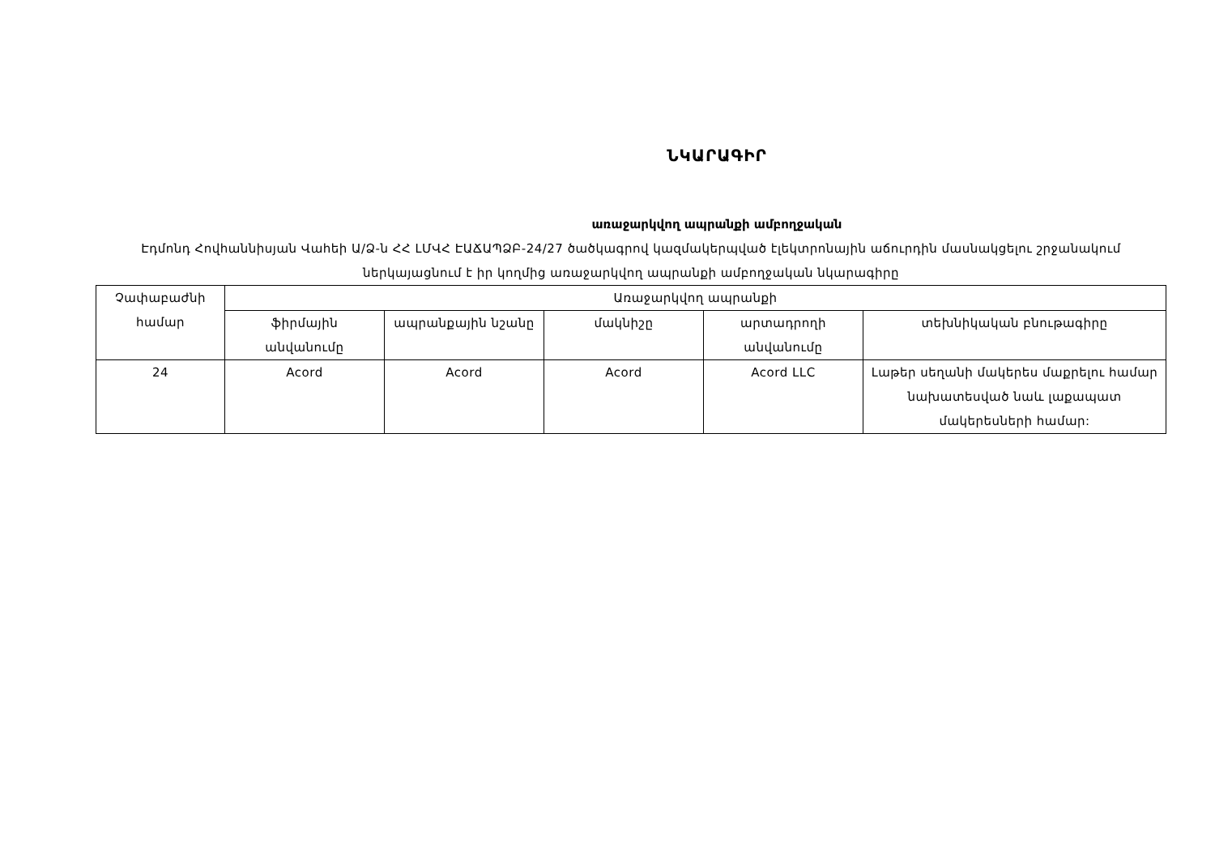ՆԿԱՐԱԳԻՐ
առաջարկվող ապրանքի ամբողջական
Էդմոնդ Հովհաննիսյան Վահեի Ա/Ձ-ն ՀՀ ԼՄՎՀ ԷԱՃԱՊՁԲ-24/27 ծածկագրով կազմակերպված էլեկտրոնային աճուրդին մասնակցելու շրջանակում ներկայացնում է իր կողմից առաջարկվող ապրանքի ամբողջական նկարագիրը
| Չափաբաժնի համար | Առաջարկվող ապրանքի | | | | |
| --- | --- | --- | --- | --- | --- |
| | ֆիրմային անվանումը | ապրանքային նշանը | մակնիշը | արտադրողի անվանումը | տեխնիկական բնութագիրը |
| 24 | Acord | Acord | Acord | Acord LLC | Լաթեր սեղանի մակերես մաքրելու համար նախատեսված նաև լաքապատ մակերեսների համար: |